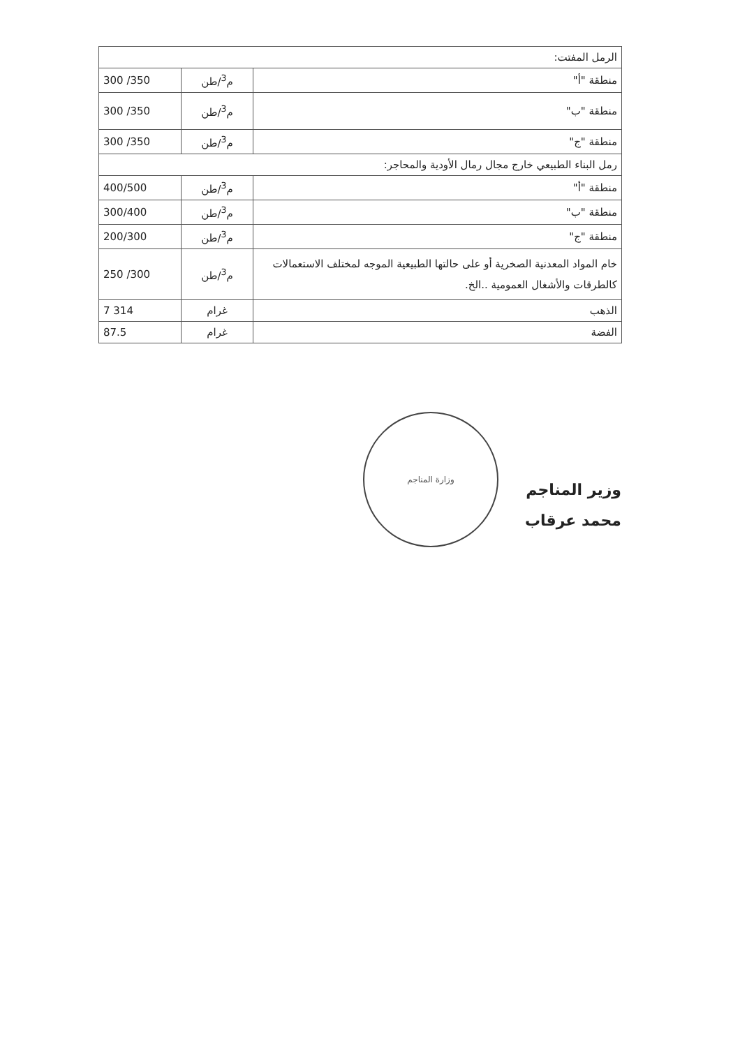| الرمل المفتت: | | |
| منطقة "أ" | م<sup>3</sup>/طن | 300 /350 |
| منطقة "ب" | م<sup>3</sup>/طن | 300 /350 |
| منطقة "ج" | م<sup>3</sup>/طن | 300 /350 |
| رمل البناء الطبيعي خارج مجال رمال الأودية والمحاجر: | | |
| منطقة "أ" | م<sup>3</sup>/طن | 400/500 |
| منطقة "ب" | م<sup>3</sup>/طن | 300/400 |
| منطقة "ج" | م<sup>3</sup>/طن | 200/300 |
| خام المواد المعدنية الصخرية أو على حالتها الطبيعية الموجه لمختلف الاستعمالات كالطرقات والأشغال العمومية ..الخ. | م<sup>3</sup>/طن | 250 /300 |
| الذهب | غرام | 7 314 |
| الفضة | غرام | 87.5 |
وزارة المناجم
وزير المناجم
محمد عرقاب